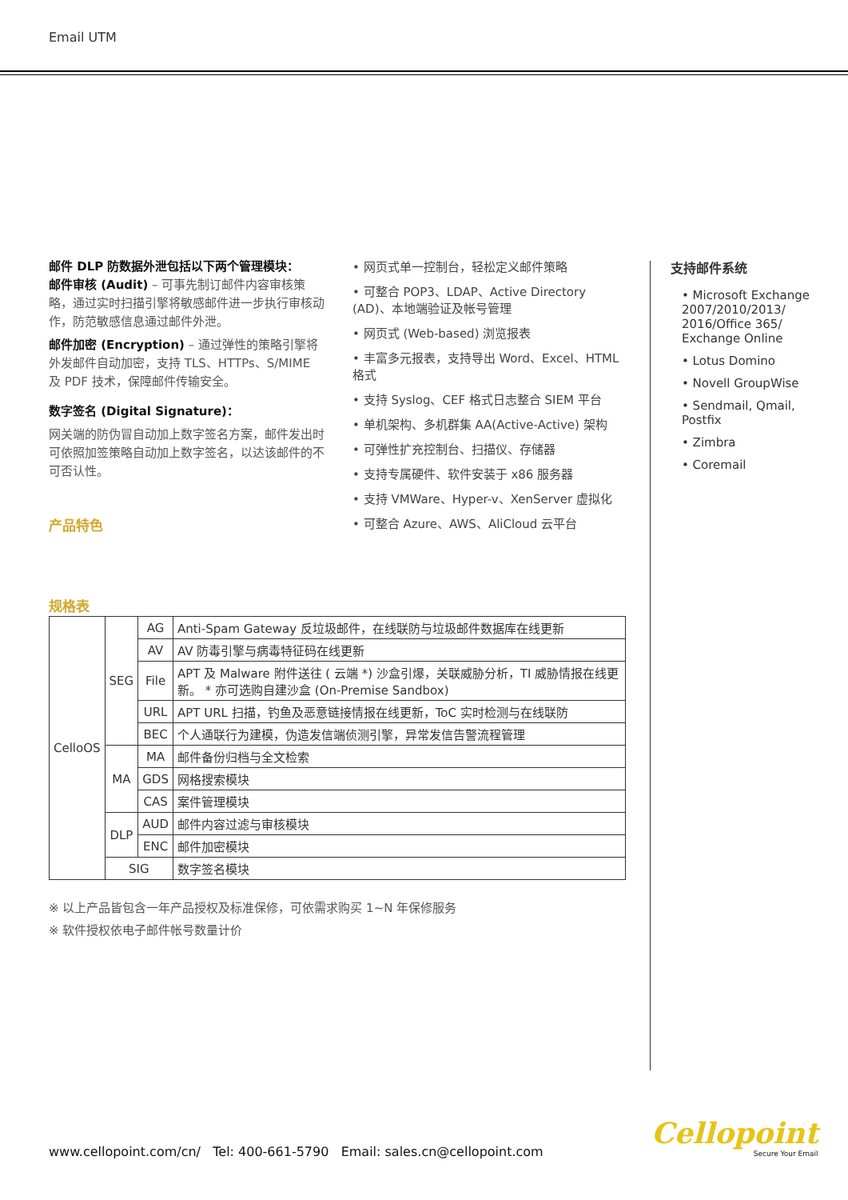Email UTM
邮件 DLP 防数据外泄包括以下两个管理模块：
邮件审核 (Audit) – 可事先制订邮件内容审核策略，通过实时扫描引擎将敏感邮件进一步执行审核动作，防范敏感信息通过邮件外泄。
邮件加密 (Encryption) – 通过弹性的策略引擎将外发邮件自动加密，支持 TLS、HTTPs、S/MIME 及 PDF 技术，保障邮件传输安全。
数字签名 (Digital Signature)：
网关端的防伪冒自动加上数字签名方案，邮件发出时可依照加签策略自动加上数字签名，以达该邮件的不可否认性。
产品特色
• 网页式单一控制台，轻松定义邮件策略
• 可整合 POP3、LDAP、Active Directory (AD)、本地端验证及帐号管理
• 网页式 (Web-based) 浏览报表
• 丰富多元报表，支持导出 Word、Excel、HTML 格式
• 支持 Syslog、CEF 格式日志整合 SIEM 平台
• 单机架构、多机群集 AA(Active-Active) 架构
• 可弹性扩充控制台、扫描仪、存储器
• 支持专属硬件、软件安装于 x86 服务器
• 支持 VMWare、Hyper-v、XenServer 虚拟化
• 可整合 Azure、AWS、AliCloud 云平台
支持邮件系统
• Microsoft Exchange 2007/2010/2013/ 2016/Office 365/ Exchange Online
• Lotus Domino
• Novell GroupWise
• Sendmail, Qmail, Postfix
• Zimbra
• Coremail
规格表
| CelloOS | SEG | AG | Anti-Spam Gateway 反垃圾邮件，在线联防与垃圾邮件数据库在线更新 |
| | | AV | AV 防毒引擎与病毒特征码在线更新 |
| | | File | APT 及 Malware 附件送往 ( 云端 *) 沙盒引爆，关联威胁分析，TI 威胁情报在线更新。 * 亦可选购自建沙盒 (On-Premise Sandbox) |
| | | URL | APT URL 扫描，钓鱼及恶意链接情报在线更新，ToC 实时检测与在线联防 |
| | | BEC | 个人通联行为建模，伪造发信端侦测引擎，异常发信告警流程管理 |
| | MA | MA | 邮件备份归档与全文检索 |
| | | GDS | 网格搜索模块 |
| | | CAS | 案件管理模块 |
| | DLP | AUD | 邮件内容过滤与审核模块 |
| | | ENC | 邮件加密模块 |
| | SIG | | 数字签名模块 |
※ 以上产品皆包含一年产品授权及标准保修，可依需求购买 1~N 年保修服务
※ 软件授权依电子邮件帐号数量计价
www.cellopoint.com/cn/ Tel: 400-661-5790 Email: sales.cn@cellopoint.com
Cellopoint
Secure Your Email